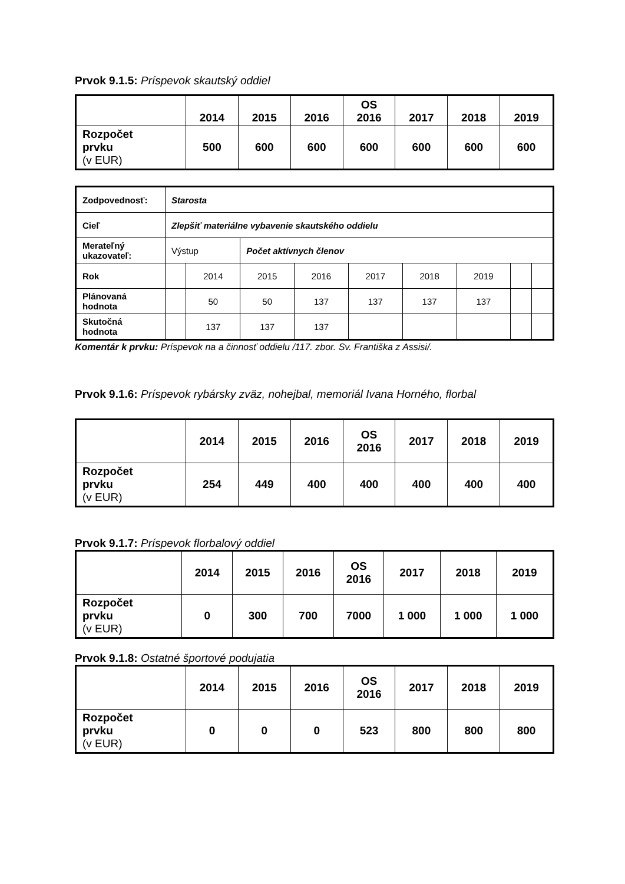Prvok 9.1.5: Príspevok skautský oddiel
| | 2014 | 2015 | 2016 | OS 2016 | 2017 | 2018 | 2019 |
| Rozpočet prvku (v EUR) | 500 | 600 | 600 | 600 | 600 | 600 | 600 |
| Zodpovednosť: | Starosta | | | | | | | | |
| Cieľ | Zlepšiť materiálne vybavenie skautského oddielu | | | | | | | | |
| Merateľný ukazovateľ: | Výstup | | Počet aktívnych členov | | | | | | |
| Rok | | 2014 | 2015 | 2016 | 2017 | 2018 | 2019 | | |
| Plánovaná hodnota | | 50 | 50 | 137 | 137 | 137 | 137 | | |
| Skutočná hodnota | | 137 | 137 | 137 | | | | | |
Komentár k prvku: Príspevok na a činnosť oddielu /117. zbor. Sv. Františka z Assisi/.
Prvok 9.1.6: Príspevok rybársky zväz, nohejbal, memoriál Ivana Horného, florbal
| | 2014 | 2015 | 2016 | OS 2016 | 2017 | 2018 | 2019 |
| Rozpočet prvku (v EUR) | 254 | 449 | 400 | 400 | 400 | 400 | 400 |
Prvok 9.1.7: Príspevok florbalový oddiel
| | 2014 | 2015 | 2016 | OS 2016 | 2017 | 2018 | 2019 |
| Rozpočet prvku (v EUR) | 0 | 300 | 700 | 7000 | 1 000 | 1 000 | 1 000 |
Prvok 9.1.8: Ostatné športové podujatia
| | 2014 | 2015 | 2016 | OS 2016 | 2017 | 2018 | 2019 |
| Rozpočet prvku (v EUR) | 0 | 0 | 0 | 523 | 800 | 800 | 800 |